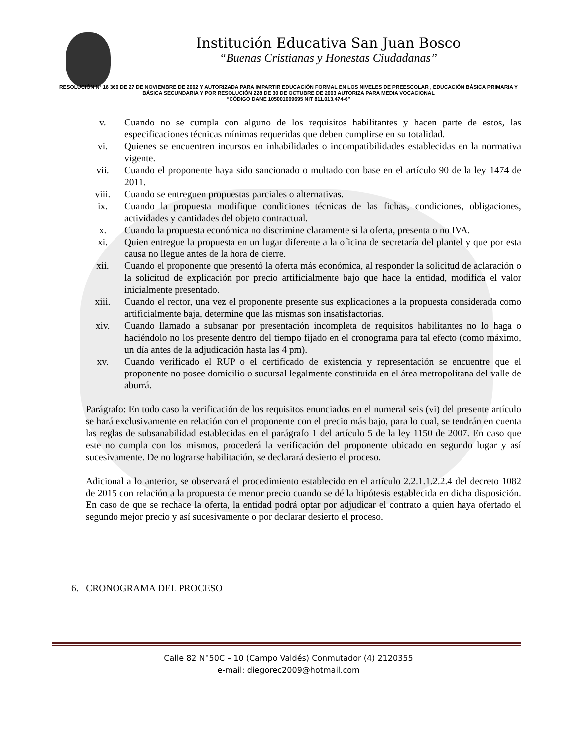Institución Educativa San Juan Bosco
“Buenas Cristianas y Honestas Ciudadanas”
RESOLUCIÓN Nº 16 360 DE 27 DE NOVIEMBRE DE 2002 Y AUTORIZADA PARA IMPARTIR EDUCACIÓN FORMAL EN LOS NIVELES DE PREESCOLAR , EDUCACIÓN BÁSICA PRIMARIA Y BÁSICA SECUNDARIA Y POR RESOLUCIÓN 228 DE 30 DE OCTUBRE DE 2003 AUTORIZA PARA MEDIA VOCACIONAL
“CÓDIGO DANE 105001009695 NIT 811.013.474-6”
v. Cuando no se cumpla con alguno de los requisitos habilitantes y hacen parte de estos, las especificaciones técnicas mínimas requeridas que deben cumplirse en su totalidad.
vi. Quienes se encuentren incursos en inhabilidades o incompatibilidades establecidas en la normativa vigente.
vii. Cuando el proponente haya sido sancionado o multado con base en el artículo 90 de la ley 1474 de 2011.
viii. Cuando se entreguen propuestas parciales o alternativas.
ix. Cuando la propuesta modifique condiciones técnicas de las fichas, condiciones, obligaciones, actividades y cantidades del objeto contractual.
x. Cuando la propuesta económica no discrimine claramente si la oferta, presenta o no IVA.
xi. Quien entregue la propuesta en un lugar diferente a la oficina de secretaría del plantel y que por esta causa no llegue antes de la hora de cierre.
xii. Cuando el proponente que presentó la oferta más económica, al responder la solicitud de aclaración o la solicitud de explicación por precio artificialmente bajo que hace la entidad, modifica el valor inicialmente presentado.
xiii. Cuando el rector, una vez el proponente presente sus explicaciones a la propuesta considerada como artificialmente baja, determine que las mismas son insatisfactorias.
xiv. Cuando llamado a subsanar por presentación incompleta de requisitos habilitantes no lo haga o haciéndolo no los presente dentro del tiempo fijado en el cronograma para tal efecto (como máximo, un día antes de la adjudicación hasta las 4 pm).
xv. Cuando verificado el RUP o el certificado de existencia y representación se encuentre que el proponente no posee domicilio o sucursal legalmente constituida en el área metropolitana del valle de aburrá.
Parágrafo: En todo caso la verificación de los requisitos enunciados en el numeral seis (vi) del presente artículo se hará exclusivamente en relación con el proponente con el precio más bajo, para lo cual, se tendrán en cuenta las reglas de subsanabilidad establecidas en el parágrafo 1 del artículo 5 de la ley 1150 de 2007. En caso que este no cumpla con los mismos, procederá la verificación del proponente ubicado en segundo lugar y así sucesivamente. De no lograrse habilitación, se declarará desierto el proceso.
Adicional a lo anterior, se observará el procedimiento establecido en el artículo 2.2.1.1.2.2.4 del decreto 1082 de 2015 con relación a la propuesta de menor precio cuando se dé la hipótesis establecida en dicha disposición. En caso de que se rechace la oferta, la entidad podrá optar por adjudicar el contrato a quien haya ofertado el segundo mejor precio y así sucesivamente o por declarar desierto el proceso.
6. CRONOGRAMA DEL PROCESO
Calle 82 N°50C – 10 (Campo Valdés) Conmutador (4) 2120355
e-mail: diegorec2009@hotmail.com